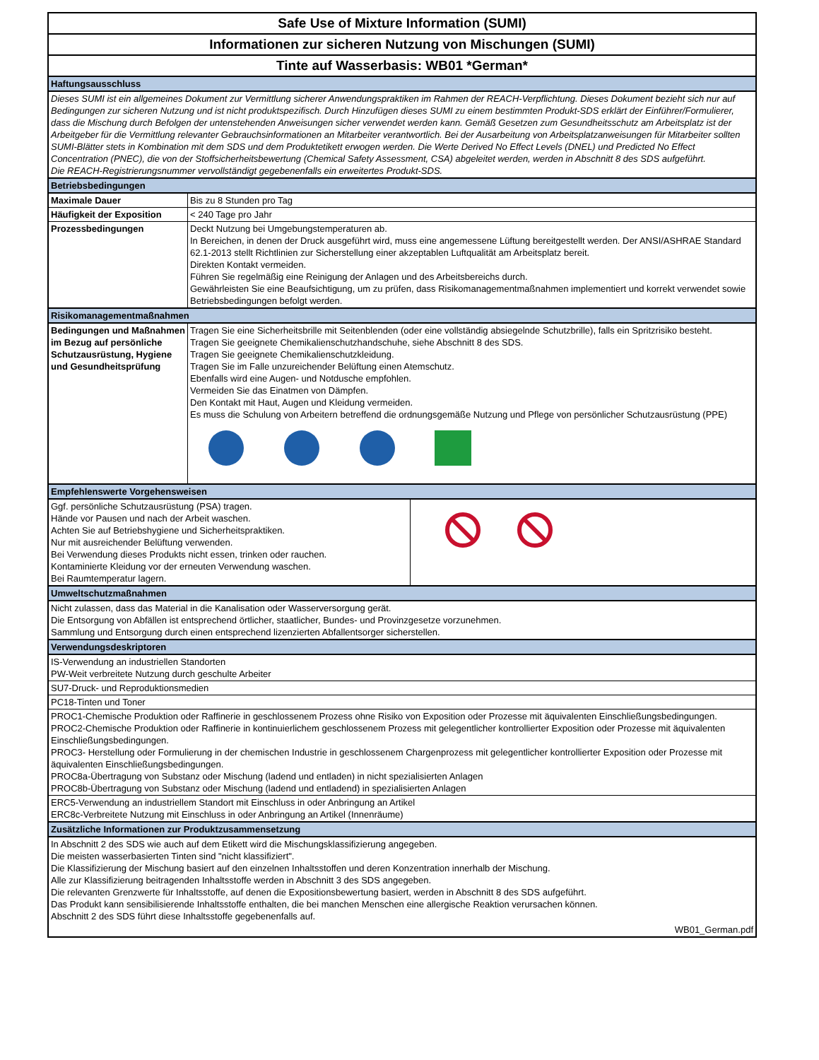Safe Use of Mixture Information (SUMI)
Informationen zur sicheren Nutzung von Mischungen (SUMI)
Tinte auf Wasserbasis: WB01 *German*
| Haftungsausschluss | |
| Dieses SUMI ist ein allgemeines Dokument zur Vermittlung sicherer Anwendungspraktiken im Rahmen der REACH-Verpflichtung. Dieses Dokument bezieht sich nur auf Bedingungen zur sicheren Nutzung und ist nicht produktspezifisch. Durch Hinzufügen dieses SUMI zu einem bestimmten Produkt-SDS erklärt der Einführer/Formulierer, dass die Mischung durch Befolgen der untenstehenden Anweisungen sicher verwendet werden kann. Gemäß Gesetzen zum Gesundheitsschutz am Arbeitsplatz ist der Arbeitgeber für die Vermittlung relevanter Gebrauchsinformationen an Mitarbeiter verantwortlich. Bei der Ausarbeitung von Arbeitsplatzanweisungen für Mitarbeiter sollten SUMI-Blätter stets in Kombination mit dem SDS und dem Produktetikett erwogen werden. Die Werte Derived No Effect Levels (DNEL) und Predicted No Effect Concentration (PNEC), die von der Stoffsicherheitsbewertung (Chemical Safety Assessment, CSA) abgeleitet werden, werden in Abschnitt 8 des SDS aufgeführt. Die REACH-Registrierungsnummer vervollständigt gegebenenfalls ein erweitertes Produkt-SDS. | |
| Betriebsbedingungen | |
| Maximale Dauer | Bis zu 8 Stunden pro Tag |
| Häufigkeit der Exposition | < 240 Tage pro Jahr |
| Prozessbedingungen | Deckt Nutzung bei Umgebungstemperaturen ab. In Bereichen, in denen der Druck ausgeführt wird, muss eine angemessene Lüftung bereitgestellt werden. Der ANSI/ASHRAE Standard 62.1-2013 stellt Richtlinien zur Sicherstellung einer akzeptablen Luftqualität am Arbeitsplatz bereit. Direkten Kontakt vermeiden. Führen Sie regelmäßig eine Reinigung der Anlagen und des Arbeitsbereichs durch. Gewährleisten Sie eine Beaufsichtigung, um zu prüfen, dass Risikomanagementmaßnahmen implementiert und korrekt verwendet sowie Betriebsbedingungen befolgt werden. |
| Risikomanagementmaßnahmen | |
| Bedingungen und Maßnahmen im Bezug auf persönliche Schutzausrüstung, Hygiene und Gesundheitsprüfung | Tragen Sie eine Sicherheitsbrille mit Seitenblenden (oder eine vollständig absiegelnde Schutzbrille), falls ein Spritzrisiko besteht. Tragen Sie geeignete Chemikalienschutzhandschuhe, siehe Abschnitt 8 des SDS. Tragen Sie geeignete Chemikalienschutzkleidung. Tragen Sie im Falle unzureichender Belüftung einen Atemschutz. Ebenfalls wird eine Augen- und Notdusche empfohlen. Vermeiden Sie das Einatmen von Dämpfen. Den Kontakt mit Haut, Augen und Kleidung vermeiden. Es muss die Schulung von Arbeitern betreffend die ordnungsgemäße Nutzung und Pflege von persönlicher Schutzausrüstung (PPE) |
| Empfehlenswerte Vorgehensweisen | |
| Ggf. persönliche Schutzausrüstung (PSA) tragen. Hände vor Pausen und nach der Arbeit waschen. Achten Sie auf Betriebshygiene und Sicherheitspraktiken. Nur mit ausreichender Belüftung verwenden. Bei Verwendung dieses Produkts nicht essen, trinken oder rauchen. Kontaminierte Kleidung vor der erneuten Verwendung waschen. Bei Raumtemperatur lagern. | |
| Umweltschutzmaßnahmen |
| Nicht zulassen, dass das Material in die Kanalisation oder Wasserversorgung gerät. Die Entsorgung von Abfällen ist entsprechend örtlicher, staatlicher, Bundes- und Provinzgesetze vorzunehmen. Sammlung und Entsorgung durch einen entsprechend lizenzierten Abfallentsorger sicherstellen. |
| Verwendungsdeskriptoren |
| IS-Verwendung an industriellen Standorten PW-Weit verbreitete Nutzung durch geschulte Arbeiter |
| SU7-Druck- und Reproduktionsmedien |
| PC18-Tinten und Toner |
| PROC1-Chemische Produktion oder Raffinerie in geschlossenem Prozess ohne Risiko von Exposition oder Prozesse mit äquivalenten Einschließungsbedingungen. PROC2-Chemische Produktion oder Raffinerie in kontinuierlichem geschlossenem Prozess mit gelegentlicher kontrollierter Exposition oder Prozesse mit äquivalenten Einschließungsbedingungen. PROC3- Herstellung oder Formulierung in der chemischen Industrie in geschlossenem Chargenprozess mit gelegentlicher kontrollierter Exposition oder Prozesse mit äquivalenten Einschließungsbedingungen. PROC8a-Übertragung von Substanz oder Mischung (ladend und entladen) in nicht spezialisierten Anlagen PROC8b-Übertragung von Substanz oder Mischung (ladend und entladend) in spezialisierten Anlagen |
| ERC5-Verwendung an industriellem Standort mit Einschluss in oder Anbringung an Artikel ERC8c-Verbreitete Nutzung mit Einschluss in oder Anbringung an Artikel (Innenräume) |
| Zusätzliche Informationen zur Produktzusammensetzung |
| In Abschnitt 2 des SDS wie auch auf dem Etikett wird die Mischungsklassifizierung angegeben. Die meisten wasserbasierten Tinten sind "nicht klassifiziert". Die Klassifizierung der Mischung basiert auf den einzelnen Inhaltsstoffen und deren Konzentration innerhalb der Mischung. Alle zur Klassifizierung beitragenden Inhaltsstoffe werden in Abschnitt 3 des SDS angegeben. Die relevanten Grenzwerte für Inhaltsstoffe, auf denen die Expositionsbewertung basiert, werden in Abschnitt 8 des SDS aufgeführt. Das Produkt kann sensibilisierende Inhaltsstoffe enthalten, die bei manchen Menschen eine allergische Reaktion verursachen können. Abschnitt 2 des SDS führt diese Inhaltsstoffe gegebenenfalls auf. |
| WB01_German.pdf |